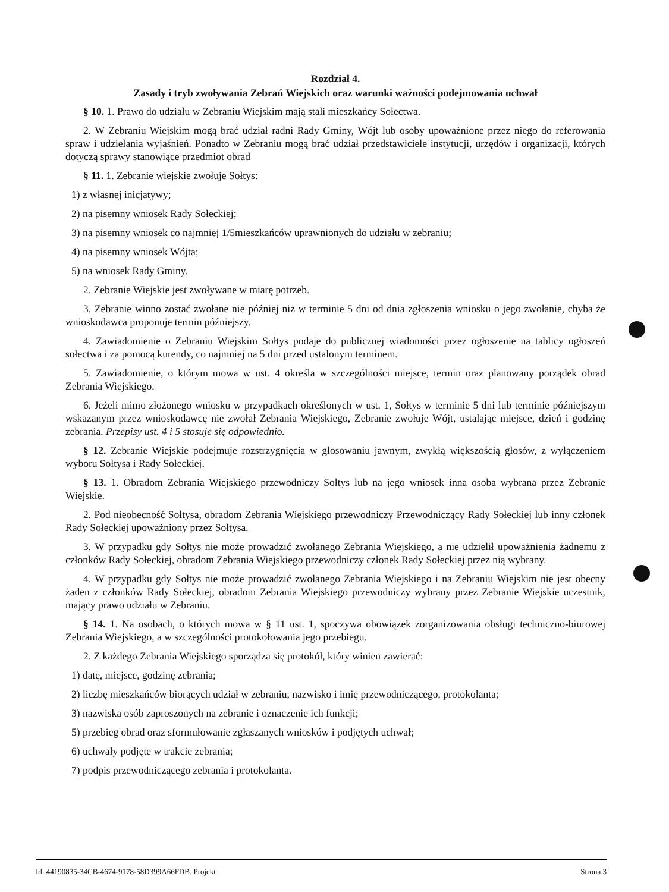Rozdział 4.
Zasady i tryb zwoływania Zebrań Wiejskich oraz warunki ważności podejmowania uchwał
§ 10. 1. Prawo do udziału w Zebraniu Wiejskim mają stali mieszkańcy Sołectwa.
2. W Zebraniu Wiejskim mogą brać udział radni Rady Gminy, Wójt lub osoby upoważnione przez niego do referowania spraw i udzielania wyjaśnień. Ponadto w Zebraniu mogą brać udział przedstawiciele instytucji, urzędów i organizacji, których dotyczą sprawy stanowiące przedmiot obrad
§ 11. 1. Zebranie wiejskie zwołuje Sołtys:
1) z własnej inicjatywy;
2) na pisemny wniosek Rady Sołeckiej;
3) na pisemny wniosek co najmniej 1/5mieszkańców uprawnionych do udziału w zebraniu;
4) na pisemny wniosek Wójta;
5) na wniosek Rady Gminy.
2. Zebranie Wiejskie jest zwoływane w miarę potrzeb.
3. Zebranie winno zostać zwołane nie później niż w terminie 5 dni od dnia zgłoszenia wniosku o jego zwołanie, chyba że wnioskodawca proponuje termin późniejszy.
4. Zawiadomienie o Zebraniu Wiejskim Sołtys podaje do publicznej wiadomości przez ogłoszenie na tablicy ogłoszeń sołectwa i za pomocą kurendy, co najmniej na 5 dni przed ustalonym terminem.
5. Zawiadomienie, o którym mowa w ust. 4 określa w szczególności miejsce, termin oraz planowany porządek obrad Zebrania Wiejskiego.
6. Jeżeli mimo złożonego wniosku w przypadkach określonych w ust. 1, Sołtys w terminie 5 dni lub terminie późniejszym wskazanym przez wnioskodawcę nie zwołał Zebrania Wiejskiego, Zebranie zwołuje Wójt, ustalając miejsce, dzień i godzinę zebrania. Przepisy ust. 4 i 5 stosuje się odpowiednio.
§ 12. Zebranie Wiejskie podejmuje rozstrzygnięcia w głosowaniu jawnym, zwykłą większością głosów, z wyłączeniem wyboru Sołtysa i Rady Sołeckiej.
§ 13. 1. Obradom Zebrania Wiejskiego przewodniczy Sołtys lub na jego wniosek inna osoba wybrana przez Zebranie Wiejskie.
2. Pod nieobecność Sołtysa, obradom Zebrania Wiejskiego przewodniczy Przewodniczący Rady Sołeckiej lub inny członek Rady Sołeckiej upoważniony przez Sołtysa.
3. W przypadku gdy Sołtys nie może prowadzić zwołanego Zebrania Wiejskiego, a nie udzielił upoważnienia żadnemu z członków Rady Sołeckiej, obradom Zebrania Wiejskiego przewodniczy członek Rady Sołeckiej przez nią wybrany.
4. W przypadku gdy Sołtys nie może prowadzić zwołanego Zebrania Wiejskiego i na Zebraniu Wiejskim nie jest obecny żaden z członków Rady Sołeckiej, obradom Zebrania Wiejskiego przewodniczy wybrany przez Zebranie Wiejskie uczestnik, mający prawo udziału w Zebraniu.
§ 14. 1. Na osobach, o których mowa w § 11 ust. 1, spoczywa obowiązek zorganizowania obsługi techniczno-biurowej Zebrania Wiejskiego, a w szczególności protokołowania jego przebiegu.
2. Z każdego Zebrania Wiejskiego sporządza się protokół, który winien zawierać:
1) datę, miejsce, godzinę zebrania;
2) liczbę mieszkańców biorących udział w zebraniu, nazwisko i imię przewodniczącego, protokolanta;
3) nazwiska osób zaproszonych na zebranie i oznaczenie ich funkcji;
5) przebieg obrad oraz sformułowanie zgłaszanych wniosków i podjętych uchwał;
6) uchwały podjęte w trakcie zebrania;
7) podpis przewodniczącego zebrania i protokolanta.
Id: 44190835-34CB-4674-9178-58D399A66FDB. Projekt Strona 3